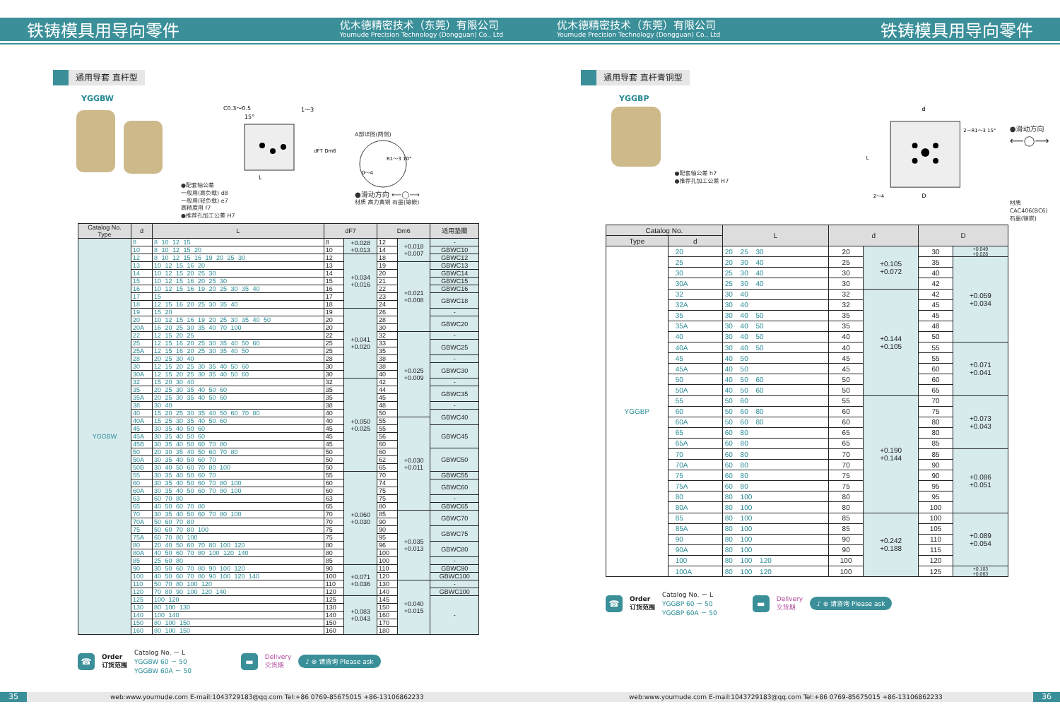铁铸模具用导向零件 优木德精密技术（东莞）有限公司
Youmude Precision Technology (Dongguan) Co., Ltd
通用导套 直杆型
YGGBW
C0.3～0.5
1～3
15°
L
dF7 Dm6
●配套轴公差
一般用(高负载) d8
一般用(轻负载) e7
高精度用 f7
●推荐孔加工公差 H7
A部详图(两侧)
0～4
R1～3 10°
●滑动方向 ⟵◯⟶
材质 高力黄铜 石墨(镶嵌)
| Catalog No. Type | d | L | dF7 | | Dm6 | | 适用垫圈 |
| --- | --- | --- | --- | --- | --- | --- | --- |
| YGGBW | 8 | 8 10 12 15 | 8 | +0.028 +0.013 | 12 | +0.018 +0.007 | - |
| | 10 | 8 10 12 15 20 | 10 | | 14 | | GBWC10 |
| | 12 | 8 10 12 15 16 19 20 25 30 | 12 | +0.034 +0.016 | 18 | | GBWC12 |
| | 13 | 10 12 15 16 20 | 13 | | 19 | +0.021 +0.008 | GBWC13 |
| | 14 | 10 12 15 20 25 30 | 14 | | 20 | | GBWC14 |
| | 15 | 10 12 15 16 20 25 30 | 15 | | 21 | | GBWC15 |
| | 16 | 10 12 15 16 19 20 25 30 35 40 | 16 | | 22 | | GBWC16 |
| | 17 | 15 | 17 | | 23 | | GBWC18 |
| | 18 | 12 15 16 20 25 30 35 40 | 18 | | 24 | | |
| | 19 | 15 20 | 19 | +0.041 +0.020 | 26 | | - |
| | 20 | 10 12 15 16 19 20 25 30 35 40 50 | 20 | | 28 | | GBWC20 |
| | 20A | 16 20 25 30 35 40 70 100 | 20 | | 30 | | |
| | 22 | 12 15 20 25 | 22 | | 32 | +0.025 +0.009 | - |
| | 25 | 12 15 16 20 25 30 35 40 50 60 | 25 | | 33 | | GBWC25 |
| | 25A | 12 15 16 20 25 30 35 40 50 | 25 | | 35 | | |
| | 28 | 20 25 30 40 | 28 | | 38 | | - |
| | 30 | 12 15 20 25 30 35 40 50 60 | 30 | | 38 | | GBWC30 |
| | 30A | 12 15 20 25 30 35 40 50 60 | 30 | | 40 | | |
| | 32 | 15 20 30 40 | 32 | +0.050 +0.025 | 42 | | - |
| | 35 | 20 25 30 35 40 50 60 | 35 | | 44 | | GBWC35 |
| | 35A | 20 25 30 35 40 50 60 | 35 | | 45 | | |
| | 38 | 30 40 | 38 | | 48 | | - |
| | 40 | 15 20 25 30 35 40 50 60 70 80 | 40 | | 50 | | GBWC40 |
| | 40A | 15 25 30 35 40 50 60 | 40 | | 55 | +0.030 +0.011 | |
| | 45 | 30 35 40 50 60 | 45 | | 55 | | GBWC45 |
| | 45A | 30 35 40 50 60 | 45 | | 56 | | |
| | 45B | 30 35 40 50 60 70 80 | 45 | | 60 | | |
| | 50 | 20 30 35 40 50 60 70 80 | 50 | | 60 | | GBWC50 |
| | 50A | 30 35 40 50 60 70 | 50 | | 62 | | |
| | 50B | 30 40 50 60 70 80 100 | 50 | | 65 | | |
| | 55 | 30 35 40 50 60 70 | 55 | +0.060 +0.030 | 70 | | GBWC55 |
| | 60 | 30 35 40 50 60 70 80 100 | 60 | | 74 | | GBWC60 |
| | 60A | 30 35 40 50 60 70 80 100 | 60 | | 75 | | |
| | 63 | 60 70 80 | 63 | | 75 | | - |
| | 65 | 40 50 60 70 80 | 65 | | 80 | | GBWC65 |
| | 70 | 30 35 40 50 60 70 80 100 | 70 | | 85 | +0.035 +0.013 | GBWC70 |
| | 70A | 50 60 70 80 | 70 | | 90 | | |
| | 75 | 50 60 70 80 100 | 75 | | 90 | | GBWC75 |
| | 75A | 60 70 80 100 | 75 | | 95 | | |
| | 80 | 20 40 50 60 70 80 100 120 | 80 | | 96 | | GBWC80 |
| | 80A | 40 50 60 70 80 100 120 140 | 80 | | 100 | | |
| | 85 | 25 60 80 | 85 | | 100 | | - |
| | 90 | 30 50 60 70 80 90 100 120 | 90 | +0.071 +0.036 | 110 | | GBWC90 |
| | 100 | 40 50 60 70 80 90 100 120 140 | 100 | | 120 | | GBWC100 |
| | 110 | 50 70 80 100 120 | 110 | | 130 | +0.040 +0.015 | - |
| | 120 | 70 80 90 100 120 140 | 120 | | 140 | | GBWC100 |
| | 125 | 100 120 | 125 | +0.083 +0.043 | 145 | | - |
| | 130 | 80 100 130 | 130 | | 150 | | |
| | 140 | 100 140 | 140 | | 160 | | |
| | 150 | 80 100 150 | 150 | | 170 | | |
| | 160 | 80 100 150 | 160 | | 180 | | |
☎ Order
订货范围 Catalog No. － L
YGGBW 60 － 50
YGGBW 60A － 50 ▬ Delivery
交货期 ♪ ⊛ 请咨询 Please ask
35 web:www.youmude.com E-mail:1043729183@qq.com Tel:+86 0769-85675015 +86-13106862233
优木德精密技术（东莞）有限公司
Youmude Precision Technology (Dongguan) Co., Ltd 铁铸模具用导向零件
通用导套 直杆青铜型
YGGBP
●配套轴公差 h7
●推荐孔加工公差 H7
d
D
2－R1～3 15°
L
2～4
●滑动方向
⟵◯⟶
材质 CAC406(BC6)
石墨(镶嵌)
| Catalog No. | | L | d | | D | |
| --- | --- | --- | --- | --- | --- | --- |
| Type | d | | | | | |
| YGGBP | 20 | 20 25 30 | 20 | +0.105 +0.072 | 30 | +0.049 +0.028 |
| | 25 | 20 30 40 | 25 | | 35 | +0.059 +0.034 |
| | 30 | 25 30 40 | 30 | | 40 | |
| | 30A | 25 30 40 | 30 | | 42 | |
| | 32 | 30 40 | 32 | +0.144 +0.105 | 42 | |
| | 32A | 30 40 | 32 | | 45 | |
| | 35 | 30 40 50 | 35 | | 45 | |
| | 35A | 30 40 50 | 35 | | 48 | |
| | 40 | 30 40 50 | 40 | | 50 | |
| | 40A | 30 40 50 | 40 | | 55 | +0.071 +0.041 |
| | 45 | 40 50 | 45 | | 55 | |
| | 45A | 40 50 | 45 | | 60 | |
| | 50 | 40 50 60 | 50 | | 60 | |
| | 50A | 40 50 60 | 50 | | 65 | |
| | 55 | 50 60 | 55 | +0.190 +0.144 | 70 | +0.073 +0.043 |
| | 60 | 50 60 80 | 60 | | 75 | |
| | 60A | 50 60 80 | 60 | | 80 | |
| | 65 | 60 80 | 65 | | 80 | |
| | 65A | 60 80 | 65 | | 85 | |
| | 70 | 60 80 | 70 | | 85 | +0.086 +0.051 |
| | 70A | 60 80 | 70 | | 90 | |
| | 75 | 60 80 | 75 | | 90 | |
| | 75A | 60 80 | 75 | | 95 | |
| | 80 | 80 100 | 80 | | 95 | |
| | 80A | 80 100 | 80 | | 100 | |
| | 85 | 80 100 | 85 | +0.242 +0.188 | 100 | +0.089 +0.054 |
| | 85A | 80 100 | 85 | | 105 | |
| | 90 | 80 100 | 90 | | 110 | |
| | 90A | 80 100 | 90 | | 115 | |
| | 100 | 80 100 120 | 100 | | 120 | |
| | 100A | 80 100 120 | 100 | | 125 | +0.103 +0.063 |
☎ Order
订货范围 Catalog No. － L
YGGBP 60 － 50
YGGBP 60A － 50 ▬ Delivery
交货期 ♪ ⊛ 请咨询 Please ask
web:www.youmude.com E-mail:1043729183@qq.com Tel:+86 0769-85675015 +86-13106862233 36